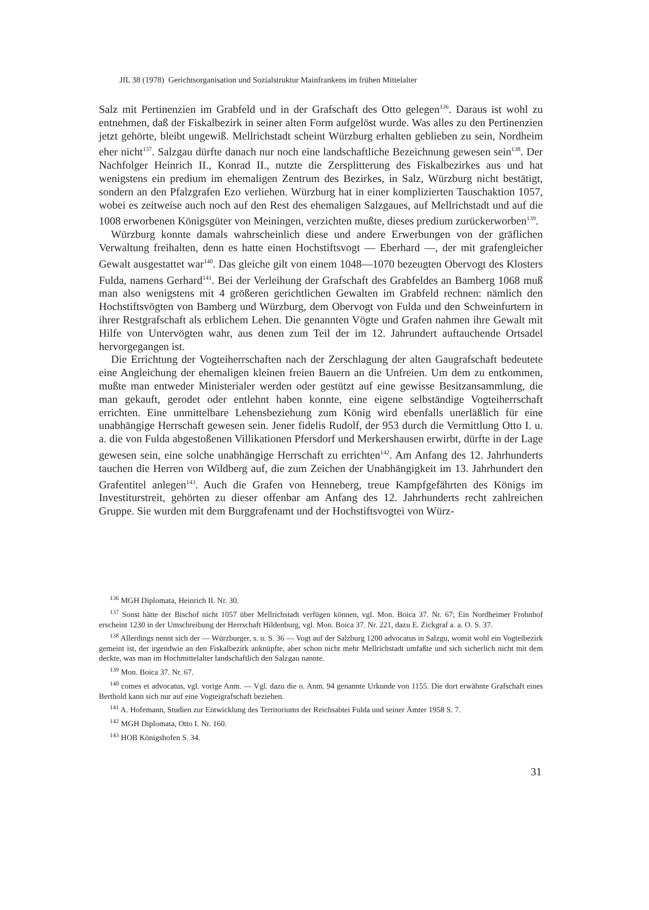JfL 38 (1978) Gerichtsorganisation und Sozialstruktur Mainfrankens im frühen Mittelalter
Salz mit Pertinenzien im Grabfeld und in der Grafschaft des Otto gelegen<sup>136</sup>. Daraus ist wohl zu entnehmen, daß der Fiskalbezirk in seiner alten Form aufgelöst wurde. Was alles zu den Pertinenzien jetzt gehörte, bleibt ungewiß. Mellrichstadt scheint Würzburg erhalten geblieben zu sein, Nordheim eher nicht<sup>137</sup>. Salzgau dürfte danach nur noch eine landschaftliche Bezeichnung gewesen sein<sup>138</sup>. Der Nachfolger Heinrich II., Konrad II., nutzte die Zersplitterung des Fiskalbezirkes aus und hat wenigstens ein predium im ehemaligen Zentrum des Bezirkes, in Salz, Würzburg nicht bestätigt, sondern an den Pfalzgrafen Ezo verliehen. Würzburg hat in einer komplizierten Tauschaktion 1057, wobei es zeitweise auch noch auf den Rest des ehemaligen Salzgaues, auf Mellrichstadt und auf die 1008 erworbenen Königsgüter von Meiningen, verzichten mußte, dieses predium zurückerworben<sup>139</sup>.
Würzburg konnte damals wahrscheinlich diese und andere Erwerbungen von der gräflichen Verwaltung freihalten, denn es hatte einen Hochstiftsvogt — Eberhard —, der mit grafengleicher Gewalt ausgestattet war<sup>140</sup>. Das gleiche gilt von einem 1048—1070 bezeugten Obervogt des Klosters Fulda, namens Gerhard<sup>141</sup>. Bei der Verleihung der Grafschaft des Grabfeldes an Bamberg 1068 muß man also wenigstens mit 4 größeren gerichtlichen Gewalten im Grabfeld rechnen: nämlich den Hochstiftsvögten von Bamberg und Würzburg, dem Obervogt von Fulda und den Schweinfurtern in ihrer Restgrafschaft als erblichem Lehen. Die genannten Vögte und Grafen nahmen ihre Gewalt mit Hilfe von Untervögten wahr, aus denen zum Teil der im 12. Jahrundert auftauchende Ortsadel hervorgegangen ist.
Die Errichtung der Vogteiherrschaften nach der Zerschlagung der alten Gaugrafschaft bedeutete eine Angleichung der ehemaligen kleinen freien Bauern an die Unfreien. Um dem zu entkommen, mußte man entweder Ministerialer werden oder gestützt auf eine gewisse Besitzansammlung, die man gekauft, gerodet oder entlehnt haben konnte, eine eigene selbständige Vogteiherrschaft errichten. Eine unmittelbare Lehensbeziehung zum König wird ebenfalls unerläßlich für eine unabhängige Herrschaft gewesen sein. Jener fidelis Rudolf, der 953 durch die Vermittlung Otto I. u. a. die von Fulda abgestoßenen Villikationen Pfersdorf und Merkershausen erwirbt, dürfte in der Lage gewesen sein, eine solche unabhängige Herrschaft zu errichten<sup>142</sup>. Am Anfang des 12. Jahrhunderts tauchen die Herren von Wildberg auf, die zum Zeichen der Unabhängigkeit im 13. Jahrhundert den Grafentitel anlegen<sup>143</sup>. Auch die Grafen von Henneberg, treue Kampfgefährten des Königs im Investiturstreit, gehörten zu dieser offenbar am Anfang des 12. Jahrhunderts recht zahlreichen Gruppe. Sie wurden mit dem Burggrafenamt und der Hochstiftsvogtei von Würz-
<sup>136</sup> MGH Diplomata, Heinrich II. Nr. 30.
<sup>137</sup> Sonst hätte der Bischof nicht 1057 über Mellrichstadt verfügen können, vgl. Mon. Boica 37. Nr. 67; Ein Nordheimer Frohnhof erscheint 1230 in der Umschreibung der Herrschaft Hildenburg, vgl. Mon. Boica 37. Nr. 221, dazu E. Zickgraf a. a. O. S. 37.
<sup>138</sup> Allerdings nennt sich der — Würzburger, s. u. S. 36 — Vogt auf der Salzburg 1200 advocatus in Salzgu, womit wohl ein Vogteibezirk gemeint ist, der irgendwie an den Fiskalbezirk anknüpfte, aber schon nicht mehr Mellrichstadt umfaßte und sich sicherlich nicht mit dem deckte, was man im Hochmittelalter landschaftlich den Salzgau nannte.
<sup>139</sup> Mon. Boica 37. Nr. 67.
<sup>140</sup> comes et advocatus, vgl. vorige Anm. — Vgl. dazu die o. Anm. 94 genannte Urkunde von 1155. Die dort erwähnte Grafschaft eines Berthold kann sich nur auf eine Vogteigrafschaft beziehen.
<sup>141</sup> A. Hofemann, Studien zur Entwicklung des Territoriums der Reichsabtei Fulda und seiner Ämter 1958 S. 7.
<sup>142</sup> MGH Diplomata, Otto I. Nr. 160.
<sup>143</sup> HOB Königshofen S. 34.
31